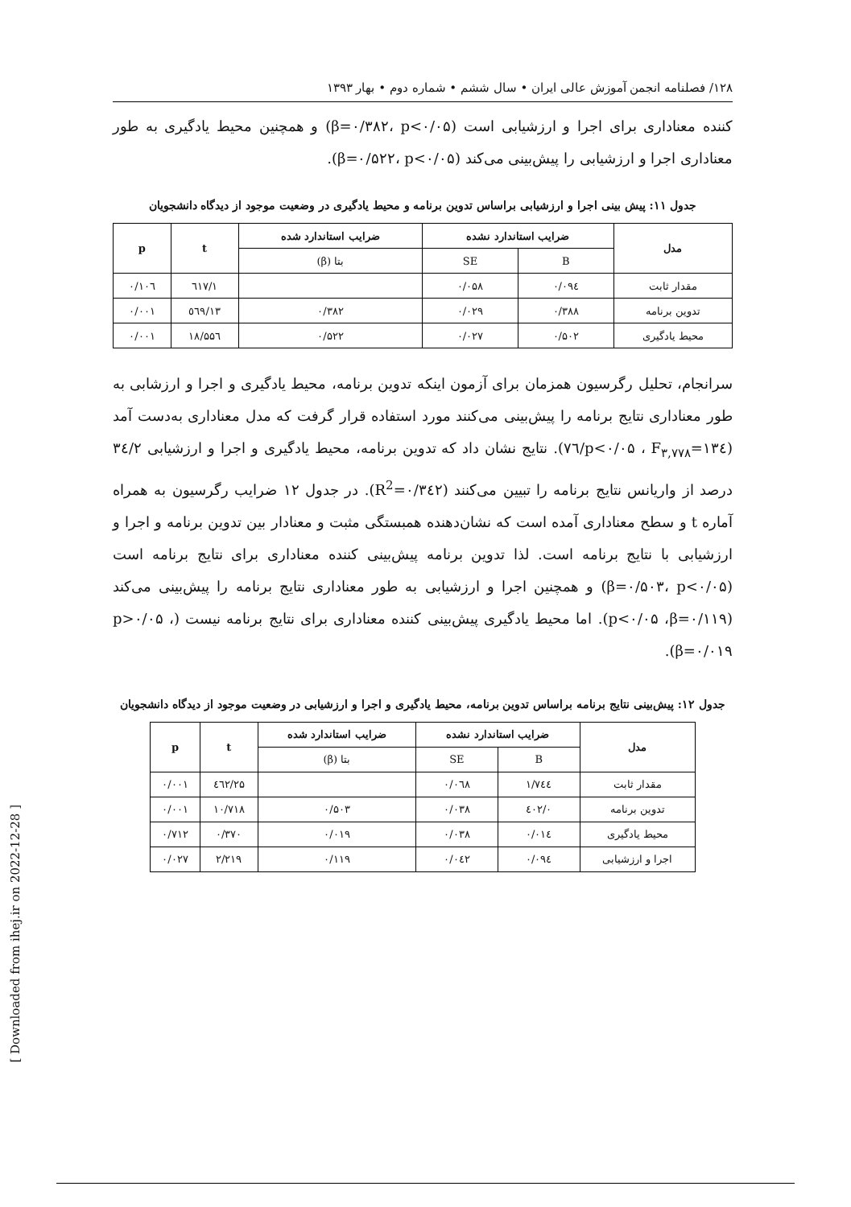۱۲۸/ فصلنامه انجمن آموزش عالی ایران • سال ششم • شماره دوم • بهار ۱۳۹۳
کننده معناداری برای اجرا و ارزشیابی است (β=۰/۳۸۲، p<۰/۰۵) و همچنین محیط یادگیری به طور معناداری اجرا و ارزشیابی را پیش‌بینی می‌کند (β=۰/۵۲۲، p<۰/۰۵).
جدول ۱۱: پیش بینی اجرا و ارزشیابی براساس تدوین برنامه و محیط یادگیری در وضعیت موجود از دیدگاه دانشجویان
| مدل | ضرایب استاندارد نشده | | ضرایب استاندارد شده | t | p |
| --- | --- | --- | --- | --- | --- |
| | B | SE | بتا (β) | | |
| مقدار ثابت | ۰/۰۹٤ | ۰/۰۵۸ | | ۱/٦۱۷ | ۰/۱۰٦ |
| تدوین برنامه | ۰/۳۸۸ | ۰/۰۲۹ | ۰/۳۸۲ | ۱۳/٥٦۹ | ۰/۰۰۱ |
| محیط یادگیری | ۰/۵۰۲ | ۰/۰۲۷ | ۰/۵۲۲ | ۱۸/۵۵٦ | ۰/۰۰۱ |
سرانجام، تحلیل رگرسیون همزمان برای آزمون اینکه تدوین برنامه، محیط یادگیری و اجرا و ارزشابی به طور معناداری نتایج برنامه را پیش‌بینی می‌کنند مورد استفاده قرار گرفت که مدل معناداری به‌دست آمد (p<۰/۰۵ ، F<sub>۳,۷۷۸</sub>=۱۳٤/۷٦). نتایج نشان داد که تدوین برنامه، محیط یادگیری و اجرا و ارزشیابی ۳٤/۲ درصد از واریانس نتایج برنامه را تبیین می‌کنند (R<sup>2</sup>=۰/۳٤۲). در جدول ۱۲ ضرایب رگرسیون به همراه آماره t و سطح معناداری آمده است که نشان‌دهنده همبستگی مثبت و معنادار بین تدوین برنامه و اجرا و ارزشیابی با نتایج برنامه است. لذا تدوین برنامه پیش‌بینی کننده معناداری برای نتایج برنامه است (β=۰/۵۰۳، p<۰/۰۵) و همچنین اجرا و ارزشیابی به طور معناداری نتایج برنامه را پیش‌بینی می‌کند (p<۰/۰۵ ،β=۰/۱۱۹). اما محیط یادگیری پیش‌بینی کننده معناداری برای نتایج برنامه نیست (p>۰/۰۵ ، β=۰/۰۱۹).
جدول ۱۲: پیش‌بینی نتایج برنامه براساس تدوین برنامه، محیط یادگیری و اجرا و ارزشیابی در وضعیت موجود از دیدگاه دانشجویان
| مدل | ضرایب استاندارد نشده | | ضرایب استاندارد شده | t | p |
| --- | --- | --- | --- | --- | --- |
| | B | SE | بتا (β) | | |
| مقدار ثابت | ۱/۷٤٤ | ۰/۰٦۸ | | ۲۵/٤٦۲ | ۰/۰۰۱ |
| تدوین برنامه | ۰/٤۰۲ | ۰/۰۳۸ | ۰/۵۰۳ | ۱۰/۷۱۸ | ۰/۰۰۱ |
| محیط یادگیری | ۰/۰۱٤ | ۰/۰۳۸ | ۰/۰۱۹ | ۰/۳۷۰ | ۰/۷۱۲ |
| اجرا و ارزشیابی | ۰/۰۹٤ | ۰/۰٤۲ | ۰/۱۱۹ | ۲/۲۱۹ | ۰/۰۲۷ |
[ Downloaded from ihej.ir on 2022-12-28 ]